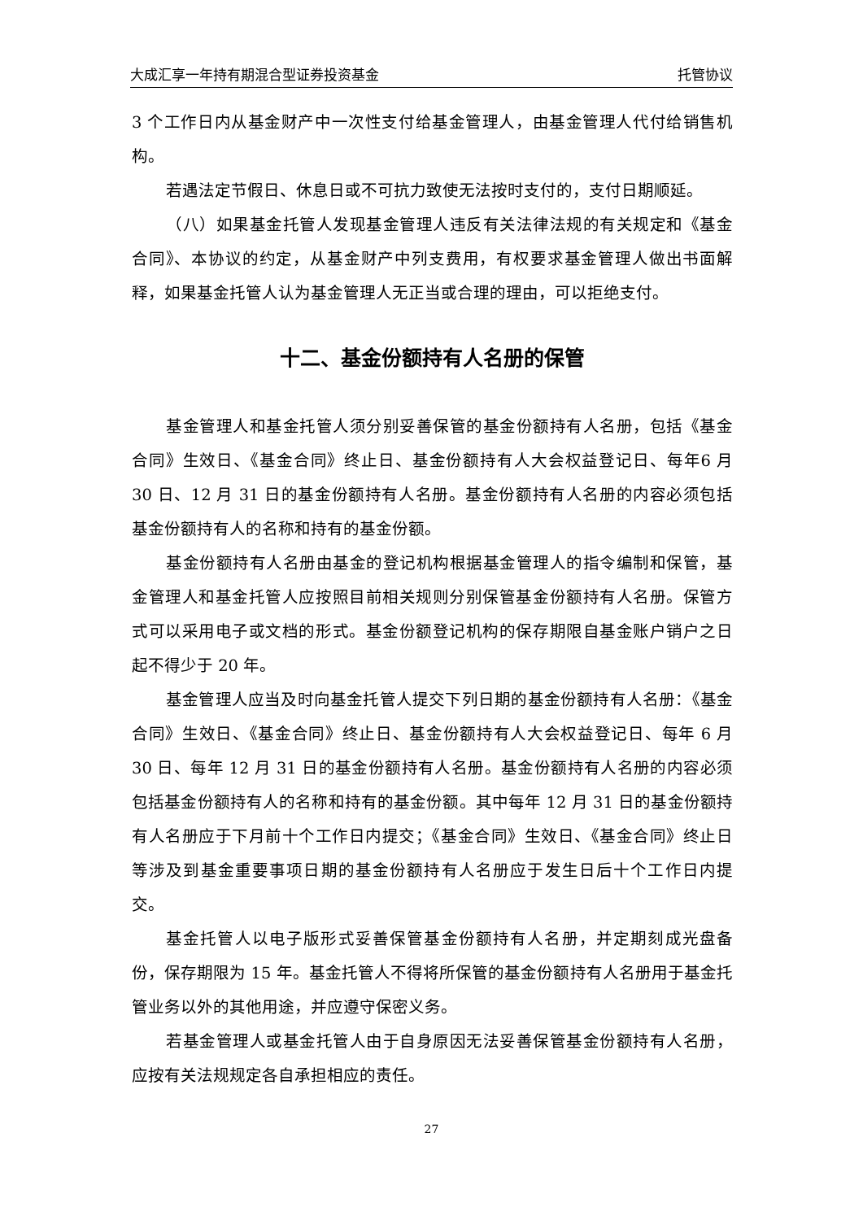大成汇享一年持有期混合型证券投资基金 托管协议
3 个工作日内从基金财产中一次性支付给基金管理人，由基金管理人代付给销售机构。
若遇法定节假日、休息日或不可抗力致使无法按时支付的，支付日期顺延。
（八）如果基金托管人发现基金管理人违反有关法律法规的有关规定和《基金合同》、本协议的约定，从基金财产中列支费用，有权要求基金管理人做出书面解释，如果基金托管人认为基金管理人无正当或合理的理由，可以拒绝支付。
十二、基金份额持有人名册的保管
基金管理人和基金托管人须分别妥善保管的基金份额持有人名册，包括《基金合同》生效日、《基金合同》终止日、基金份额持有人大会权益登记日、每年6 月 30 日、12 月 31 日的基金份额持有人名册。基金份额持有人名册的内容必须包括基金份额持有人的名称和持有的基金份额。
基金份额持有人名册由基金的登记机构根据基金管理人的指令编制和保管，基金管理人和基金托管人应按照目前相关规则分别保管基金份额持有人名册。保管方式可以采用电子或文档的形式。基金份额登记机构的保存期限自基金账户销户之日起不得少于 20 年。
基金管理人应当及时向基金托管人提交下列日期的基金份额持有人名册：《基金合同》生效日、《基金合同》终止日、基金份额持有人大会权益登记日、每年 6 月 30 日、每年 12 月 31 日的基金份额持有人名册。基金份额持有人名册的内容必须包括基金份额持有人的名称和持有的基金份额。其中每年 12 月 31 日的基金份额持有人名册应于下月前十个工作日内提交；《基金合同》生效日、《基金合同》终止日等涉及到基金重要事项日期的基金份额持有人名册应于发生日后十个工作日内提交。
基金托管人以电子版形式妥善保管基金份额持有人名册，并定期刻成光盘备份，保存期限为 15 年。基金托管人不得将所保管的基金份额持有人名册用于基金托管业务以外的其他用途，并应遵守保密义务。
若基金管理人或基金托管人由于自身原因无法妥善保管基金份额持有人名册，应按有关法规规定各自承担相应的责任。
27